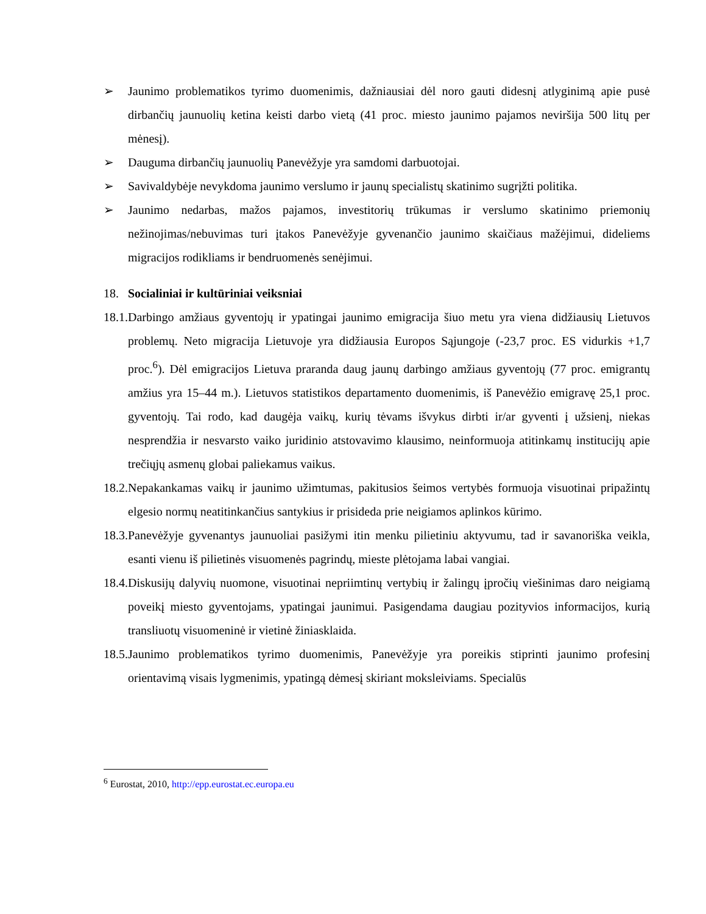➢ Jaunimo problematikos tyrimo duomenimis, dažniausiai dėl noro gauti didesnį atlyginimą apie pusė dirbančių jaunuolių ketina keisti darbo vietą (41 proc. miesto jaunimo pajamos neviršija 500 litų per mėnesį).
➢ Dauguma dirbančių jaunuolių Panevėžyje yra samdomi darbuotojai.
➢ Savivaldybėje nevykdoma jaunimo verslumo ir jaunų specialistų skatinimo sugrįžti politika.
➢ Jaunimo nedarbas, mažos pajamos, investitorių trūkumas ir verslumo skatinimo priemonių nežinojimas/nebuvimas turi įtakos Panevėžyje gyvenančio jaunimo skaičiaus mažėjimui, dideliems migracijos rodikliams ir bendruomenės senėjimui.
18. Socialiniai ir kultūriniai veiksniai
18.1. Darbingo amžiaus gyventojų ir ypatingai jaunimo emigracija šiuo metu yra viena didžiausių Lietuvos problemų. Neto migracija Lietuvoje yra didžiausia Europos Sąjungoje (-23,7 proc. ES vidurkis +1,7 proc.<sup>6</sup>). Dėl emigracijos Lietuva praranda daug jaunų darbingo amžiaus gyventojų (77 proc. emigrantų amžius yra 15–44 m.). Lietuvos statistikos departamento duomenimis, iš Panevėžio emigravę 25,1 proc. gyventojų. Tai rodo, kad daugėja vaikų, kurių tėvams išvykus dirbti ir/ar gyventi į užsienį, niekas nesprendžia ir nesvarsto vaiko juridinio atstovavimo klausimo, neinformuoja atitinkamų institucijų apie trečiųjų asmenų globai paliekamus vaikus.
18.2. Nepakankamas vaikų ir jaunimo užimtumas, pakitusios šeimos vertybės formuoja visuotinai pripažintų elgesio normų neatitinkančius santykius ir prisideda prie neigiamos aplinkos kūrimo.
18.3. Panevėžyje gyvenantys jaunuoliai pasižymi itin menku pilietiniu aktyvumu, tad ir savanoriška veikla, esanti vienu iš pilietinės visuomenės pagrindų, mieste plėtojama labai vangiai.
18.4. Diskusijų dalyvių nuomone, visuotinai nepriimtinų vertybių ir žalingų įpročių viešinimas daro neigiamą poveikį miesto gyventojams, ypatingai jaunimui. Pasigendama daugiau pozityvios informacijos, kurią transliuotų visuomeninė ir vietinė žiniasklaida.
18.5. Jaunimo problematikos tyrimo duomenimis, Panevėžyje yra poreikis stiprinti jaunimo profesinį orientavimą visais lygmenimis, ypatingą dėmesį skiriant moksleiviams. Specialūs
<sup>6</sup> Eurostat, 2010, http://epp.eurostat.ec.europa.eu